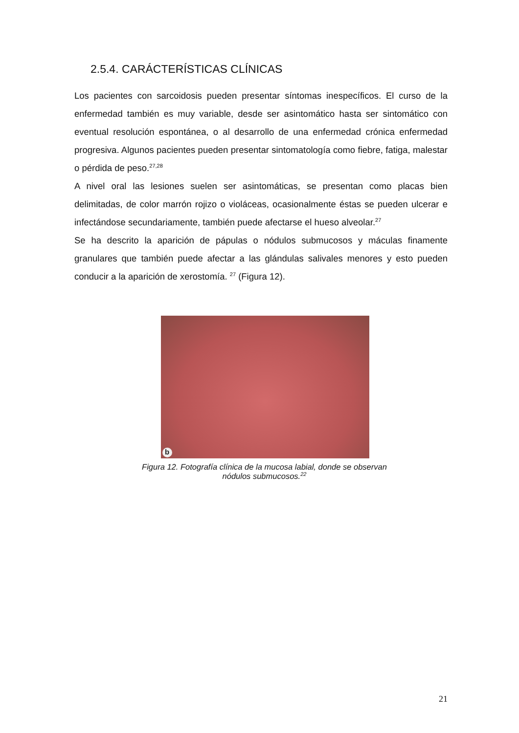2.5.4. CARÁCTERÍSTICAS CLÍNICAS
Los pacientes con sarcoidosis pueden presentar síntomas inespecíficos. El curso de la enfermedad también es muy variable, desde ser asintomático hasta ser sintomático con eventual resolución espontánea, o al desarrollo de una enfermedad crónica enfermedad progresiva. Algunos pacientes pueden presentar sintomatología como fiebre, fatiga, malestar o pérdida de peso.<sup>27,28</sup>
A nivel oral las lesiones suelen ser asintomáticas, se presentan como placas bien delimitadas, de color marrón rojizo o violáceas, ocasionalmente éstas se pueden ulcerar e infectándose secundariamente, también puede afectarse el hueso alveolar.<sup>27</sup>
Se ha descrito la aparición de pápulas o nódulos submucosos y máculas finamente granulares que también puede afectar a las glándulas salivales menores y esto pueden conducir a la aparición de xerostomía. <sup>27</sup> (Figura 12).
b
Figura 12. Fotografía clínica de la mucosa labial, donde se observan
nódulos submucosos.<sup>22</sup>
21